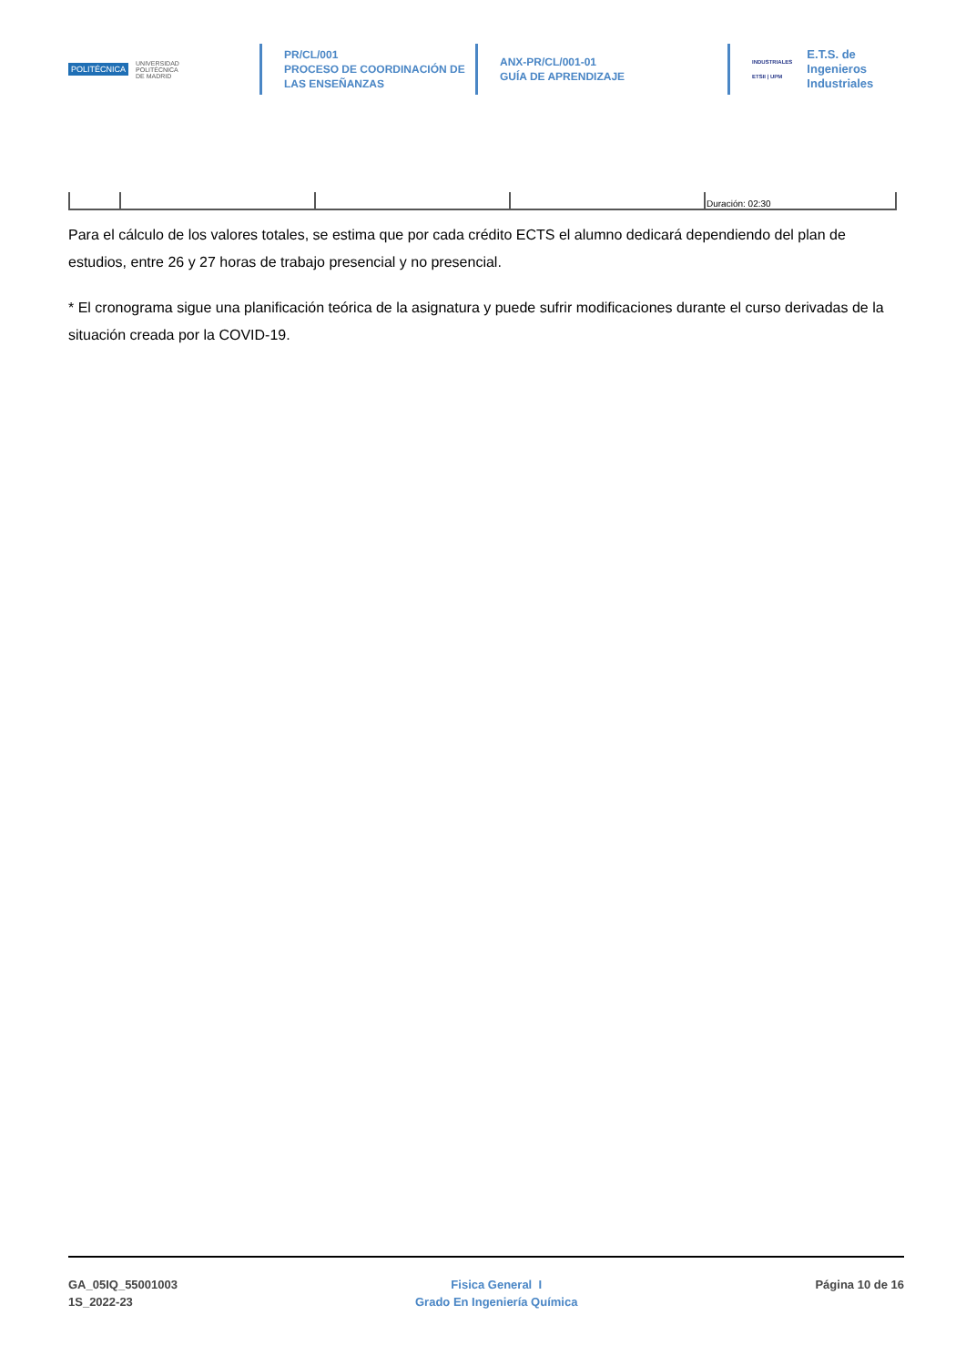POLITÉCNICA UNIVERSIDAD
POLITÉCNICA
DE MADRID
PR/CL/001
PROCESO DE COORDINACIÓN DE
LAS ENSEÑANZAS
ANX-PR/CL/001-01
GUÍA DE APRENDIZAJE
INDUSTRIALES
ETSII | UPM E.T.S. de Ingenieros
Industriales
| | | | | Duración: 02:30 |
Para el cálculo de los valores totales, se estima que por cada crédito ECTS el alumno dedicará dependiendo del plan de estudios, entre 26 y 27 horas de trabajo presencial y no presencial.
* El cronograma sigue una planificación teórica de la asignatura y puede sufrir modificaciones durante el curso derivadas de la situación creada por la COVID-19.
GA_05IQ_55001003
1S_2022-23
Fisica General I
Grado En Ingeniería Química
Página 10 de 16